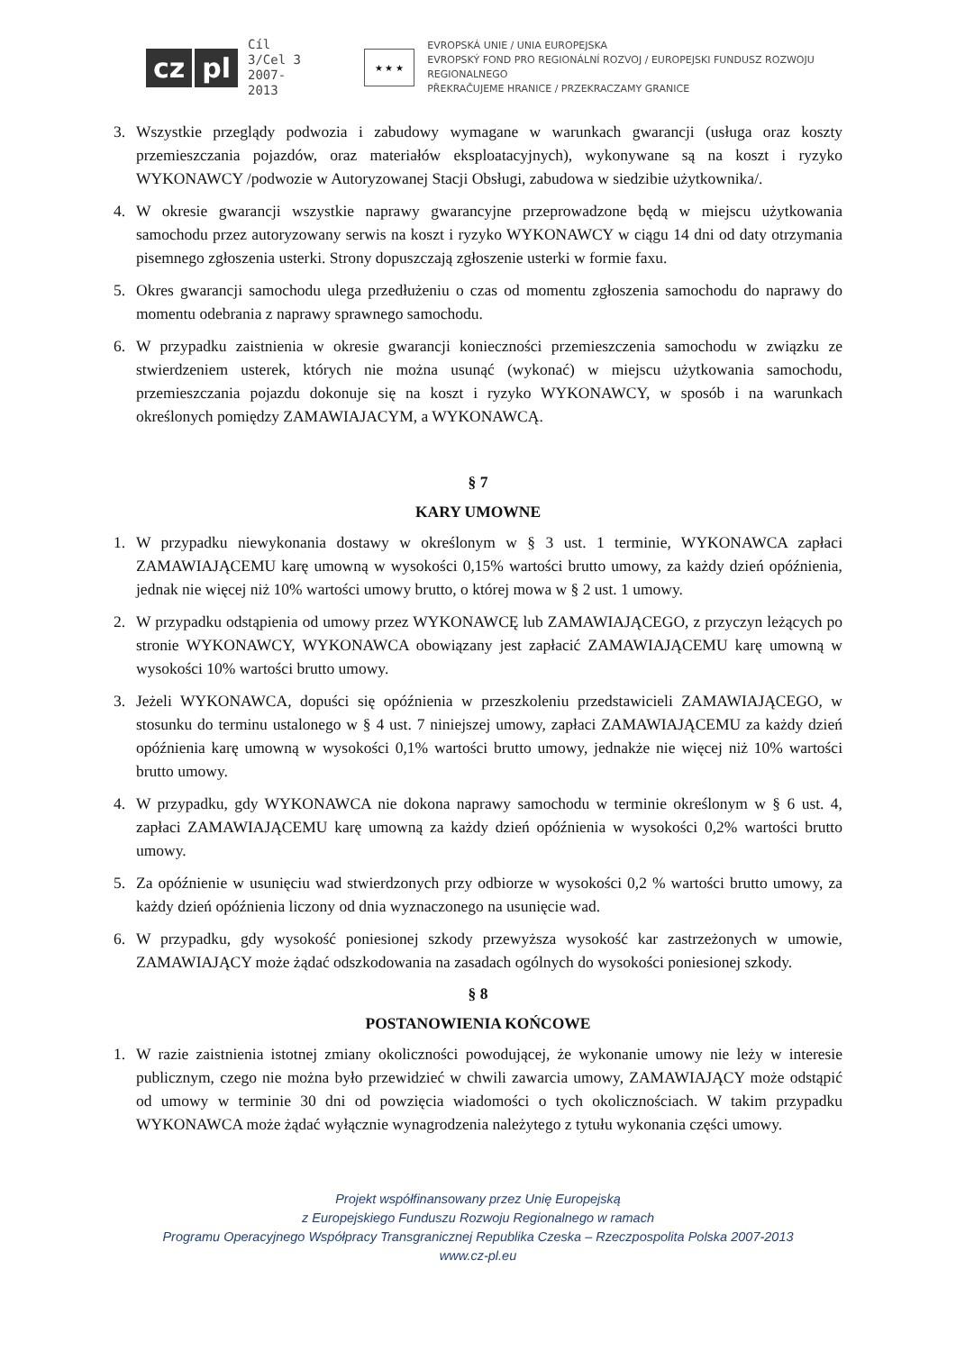cz pl Cíl 3/Cel 3
2007-2013
★ ★ ★
EVROPSKÁ UNIE / UNIA EUROPEJSKA
EVROPSKÝ FOND PRO REGIONÁLNÍ ROZVOJ / EUROPEJSKI FUNDUSZ ROZWOJU REGIONALNEGO
PŘEKRAČUJEME HRANICE / PRZEKRACZAMY GRANICE
3. Wszystkie przeglądy podwozia i zabudowy wymagane w warunkach gwarancji (usługa oraz koszty przemieszczania pojazdów, oraz materiałów eksploatacyjnych), wykonywane są na koszt i ryzyko WYKONAWCY /podwozie w Autoryzowanej Stacji Obsługi, zabudowa w siedzibie użytkownika/.
4. W okresie gwarancji wszystkie naprawy gwarancyjne przeprowadzone będą w miejscu użytkowania samochodu przez autoryzowany serwis na koszt i ryzyko WYKONAWCY w ciągu 14 dni od daty otrzymania pisemnego zgłoszenia usterki. Strony dopuszczają zgłoszenie usterki w formie faxu.
5. Okres gwarancji samochodu ulega przedłużeniu o czas od momentu zgłoszenia samochodu do naprawy do momentu odebrania z naprawy sprawnego samochodu.
6. W przypadku zaistnienia w okresie gwarancji konieczności przemieszczenia samochodu w związku ze stwierdzeniem usterek, których nie można usunąć (wykonać) w miejscu użytkowania samochodu, przemieszczania pojazdu dokonuje się na koszt i ryzyko WYKONAWCY, w sposób i na warunkach określonych pomiędzy ZAMAWIAJACYM, a WYKONAWCĄ.
§ 7
KARY UMOWNE
1. W przypadku niewykonania dostawy w określonym w § 3 ust. 1 terminie, WYKONAWCA zapłaci ZAMAWIAJĄCEMU karę umowną w wysokości 0,15% wartości brutto umowy, za każdy dzień opóźnienia, jednak nie więcej niż 10% wartości umowy brutto, o której mowa w § 2 ust. 1 umowy.
2. W przypadku odstąpienia od umowy przez WYKONAWCĘ lub ZAMAWIAJĄCEGO, z przyczyn leżących po stronie WYKONAWCY, WYKONAWCA obowiązany jest zapłacić ZAMAWIAJĄCEMU karę umowną w wysokości 10% wartości brutto umowy.
3. Jeżeli WYKONAWCA, dopuści się opóźnienia w przeszkoleniu przedstawicieli ZAMAWIAJĄCEGO, w stosunku do terminu ustalonego w § 4 ust. 7 niniejszej umowy, zapłaci ZAMAWIAJĄCEMU za każdy dzień opóźnienia karę umowną w wysokości 0,1% wartości brutto umowy, jednakże nie więcej niż 10% wartości brutto umowy.
4. W przypadku, gdy WYKONAWCA nie dokona naprawy samochodu w terminie określonym w § 6 ust. 4, zapłaci ZAMAWIAJĄCEMU karę umowną za każdy dzień opóźnienia w wysokości 0,2% wartości brutto umowy.
5. Za opóźnienie w usunięciu wad stwierdzonych przy odbiorze w wysokości 0,2 % wartości brutto umowy, za każdy dzień opóźnienia liczony od dnia wyznaczonego na usunięcie wad.
6. W przypadku, gdy wysokość poniesionej szkody przewyższa wysokość kar zastrzeżonych w umowie, ZAMAWIAJĄCY może żądać odszkodowania na zasadach ogólnych do wysokości poniesionej szkody.
§ 8
POSTANOWIENIA KOŃCOWE
1. W razie zaistnienia istotnej zmiany okoliczności powodującej, że wykonanie umowy nie leży w interesie publicznym, czego nie można było przewidzieć w chwili zawarcia umowy, ZAMAWIAJĄCY może odstąpić od umowy w terminie 30 dni od powzięcia wiadomości o tych okolicznościach. W takim przypadku WYKONAWCA może żądać wyłącznie wynagrodzenia należytego z tytułu wykonania części umowy.
Projekt współfinansowany przez Unię Europejską
z Europejskiego Funduszu Rozwoju Regionalnego w ramach
Programu Operacyjnego Współpracy Transgranicznej Republika Czeska – Rzeczpospolita Polska 2007-2013
www.cz-pl.eu